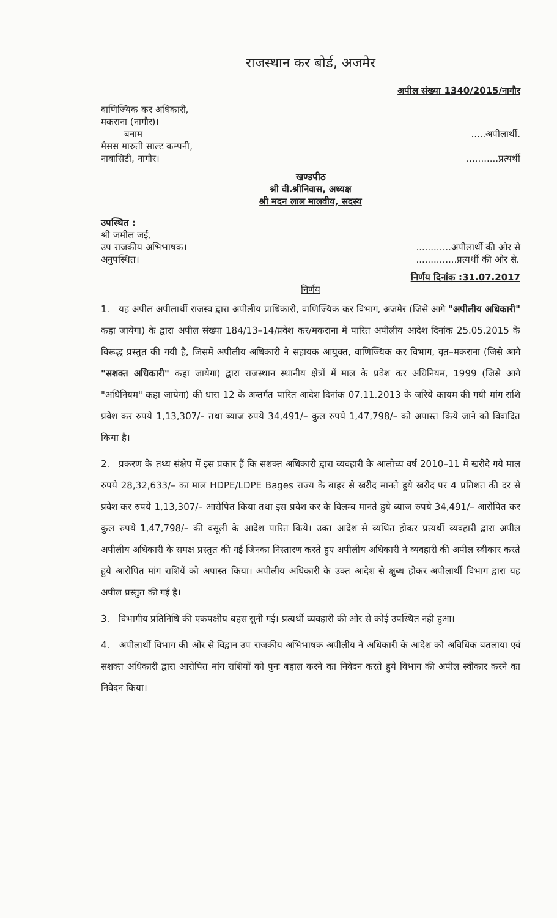राजस्थान कर बोर्ड, अजमेर
अपील संख्या 1340/2015/नागौर
वाणिज्यिक कर अधिकारी,
मकराना (नागौर)।
बनाम
.....अपीलार्थी.
मैसस मारुती साल्ट कम्पनी,
नावासिटी, नागौर।
...........प्रत्यर्थी
खण्डपीठ
श्री वी.श्रीनिवास, अध्यक्ष
श्री मदन लाल मालवीय, सदस्य
उपस्थित :
श्री जमील जई,
उप राजकीय अभिभाषक।
अनुपस्थित।
............अपीलार्थी की ओर से
..............प्रत्यर्थी की ओर से.
निर्णय दिनांक :31.07.2017
निर्णय
1. यह अपील अपीलार्थी राजस्व द्वारा अपीलीय प्राधिकारी, वाणिज्यिक कर विभाग, अजमेर (जिसे आगे "अपीलीय अधिकारी" कहा जायेगा) के द्वारा अपील संख्या 184/13–14/प्रवेश कर/मकराना में पारित अपीलीय आदेश दिनांक 25.05.2015 के विरूद्ध प्रस्तुत की गयी है, जिसमें अपीलीय अधिकारी ने सहायक आयुक्त, वाणिज्यिक कर विभाग, वृत–मकराना (जिसे आगे "सशक्त अधिकारी" कहा जायेगा) द्वारा राजस्थान स्थानीय क्षेत्रों में माल के प्रवेश कर अधिनियम, 1999 (जिसे आगे "अधिनियम" कहा जायेगा) की धारा 12 के अन्तर्गत पारित आदेश दिनांक 07.11.2013 के जरिये कायम की गयी मांग राशि प्रवेश कर रुपये 1,13,307/– तथा ब्याज रुपये 34,491/– कुल रुपये 1,47,798/– को अपास्त किये जाने को विवादित किया है।
2. प्रकरण के तथ्य संक्षेप में इस प्रकार हैं कि सशक्त अधिकारी द्वारा व्यवहारी के आलोच्य वर्ष 2010–11 में खरीदे गये माल रुपये 28,32,633/– का माल HDPE/LDPE Bages राज्य के बाहर से खरीद मानते हुये खरीद पर 4 प्रतिशत की दर से प्रवेश कर रुपये 1,13,307/– आरोपित किया तथा इस प्रवेश कर के विलम्ब मानते हुये ब्याज रुपये 34,491/– आरोपित कर कुल रुपये 1,47,798/– की वसूली के आदेश पारित किये। उक्त आदेश से व्यथित होकर प्रत्यर्थी व्यवहारी द्वारा अपील अपीलीय अधिकारी के समक्ष प्रस्तुत की गई जिनका निस्तारण करते हुए अपीलीय अधिकारी ने व्यवहारी की अपील स्वीकार करते हुये आरोपित मांग राशियें को अपास्त किया। अपीलीय अधिकारी के उक्त आदेश से क्षुब्ध होकर अपीलार्थी विभाग द्वारा यह अपील प्रस्तुत की गई है।
3. विभागीय प्रतिनिधि की एकपक्षीय बहस सुनी गई। प्रत्यर्थी व्यवहारी की ओर से कोई उपस्थित नही हुआ।
4. अपीलार्थी विभाग की ओर से विद्वान उप राजकीय अभिभाषक अपीलीय ने अधिकारी के आदेश को अविधिक बतलाया एवं सशक्त अधिकारी द्वारा आरोपित मांग राशियों को पुनः बहाल करने का निवेदन करते हुये विभाग की अपील स्वीकार करने का निवेदन किया।